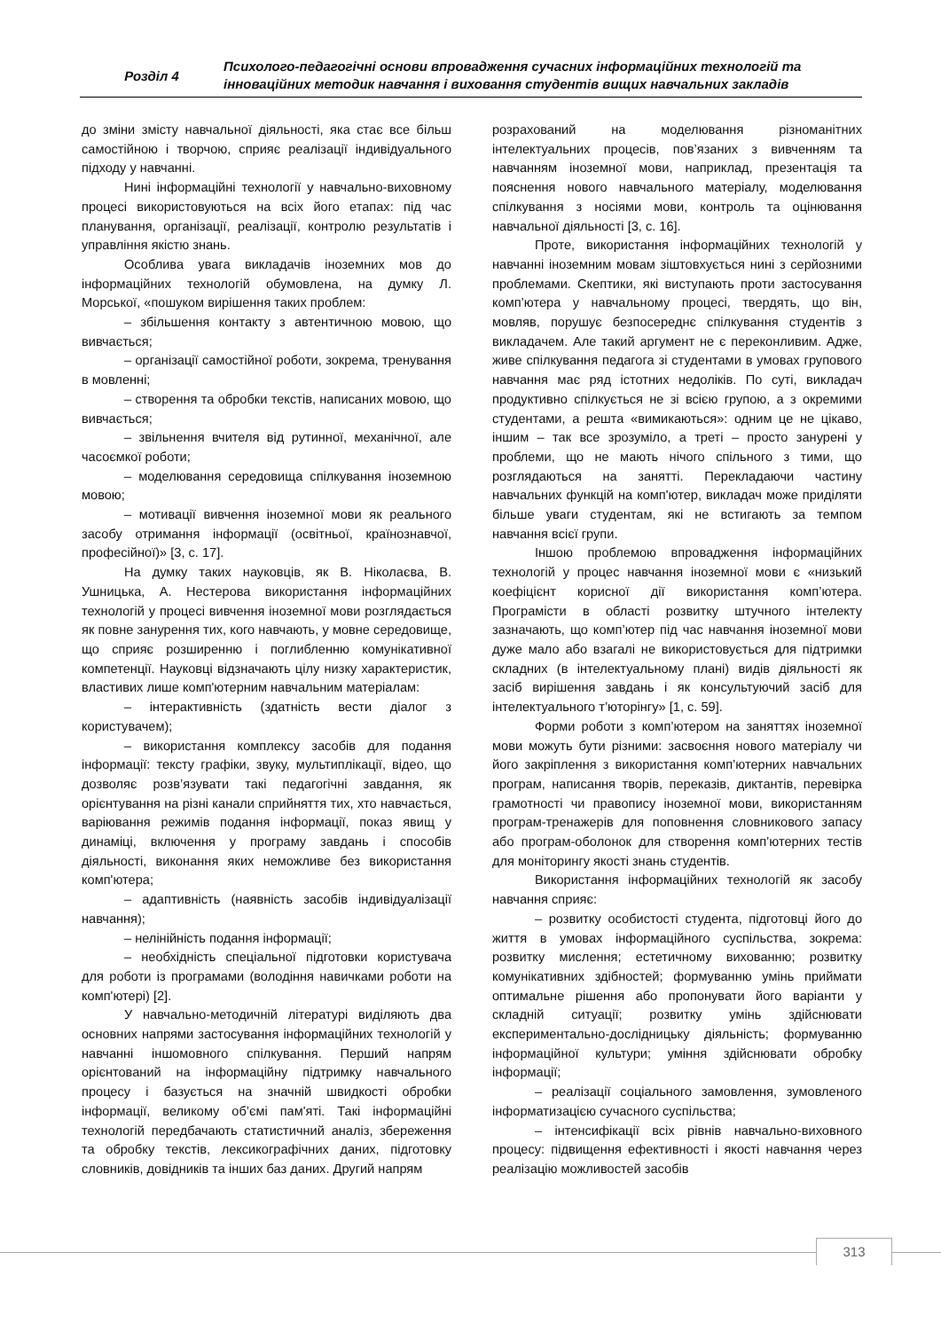Розділ 4
Психолого-педагогічні основи впровадження сучасних інформаційних технологій та інноваційних методик навчання і виховання студентів вищих навчальних закладів
до зміни змісту навчальної діяльності, яка стає все більш самостійною і творчою, сприяє реалізації індивідуального підходу у навчанні.
Нині інформаційні технології у навчально-виховному процесі використовуються на всіх його етапах: під час планування, організації, реалізації, контролю результатів і управління якістю знань.
Особлива увага викладачів іноземних мов до інформаційних технологій обумовлена, на думку Л. Морської, «пошуком вирішення таких проблем:
– збільшення контакту з автентичною мовою, що вивчається;
– організації самостійної роботи, зокрема, тренування в мовленні;
– створення та обробки текстів, написаних мовою, що вивчається;
– звільнення вчителя від рутинної, механічної, але часоємкої роботи;
– моделювання середовища спілкування іноземною мовою;
– мотивації вивчення іноземної мови як реального засобу отримання інформації (освітньої, країнознавчої, професійної)» [3, с. 17].
На думку таких науковців, як В. Ніколаєва, В. Ушницька, А. Нестерова використання інформаційних технологій у процесі вивчення іноземної мови розглядається як повне занурення тих, кого навчають, у мовне середовище, що сприяє розширенню і поглибленню комунікативної компетенції. Науковці відзначають цілу низку характеристик, властивих лише комп'ютерним навчальним матеріалам:
– інтерактивність (здатність вести діалог з користувачем);
– використання комплексу засобів для подання інформації: тексту графіки, звуку, мультиплікації, відео, що дозволяє розв’язувати такі педагогічні завдання, як орієнтування на різні канали сприйняття тих, хто навчається, варіювання режимів подання інформації, показ явищ у динаміці, включення у програму завдань і способів діяльності, виконання яких неможливе без використання комп'ютера;
– адаптивність (наявність засобів індивідуалізації навчання);
– нелінійність подання інформації;
– необхідність спеціальної підготовки користувача для роботи із програмами (володіння навичками роботи на комп'ютері) [2].
У навчально-методичній літературі виділяють два основних напрями застосування інформаційних технологій у навчанні іншомовного спілкування. Перший напрям орієнтований на інформаційну підтримку навчального процесу і базується на значній швидкості обробки інформації, великому об’ємі пам'яті. Такі інформаційні технологій передбачають статистичний аналіз, збереження та обробку текстів, лексикографічних даних, підготовку словників, довідників та інших баз даних. Другий напрям
розрахований на моделювання різноманітних інтелектуальних процесів, пов’язаних з вивченням та навчанням іноземної мови, наприклад, презентація та пояснення нового навчального матеріалу, моделювання спілкування з носіями мови, контроль та оцінювання навчальної діяльності [3, с. 16].
Проте, використання інформаційних технологій у навчанні іноземним мовам зіштовхується нині з серйозними проблемами. Скептики, які виступають проти застосування комп’ютера у навчальному процесі, твердять, що він, мовляв, порушує безпосереднє спілкування студентів з викладачем. Але такий аргумент не є переконливим. Адже, живе спілкування педагога зі студентами в умовах групового навчання має ряд істотних недоліків. По суті, викладач продуктивно спілкується не зі всією групою, а з окремими студентами, а решта «вимикаються»: одним це не цікаво, іншим – так все зрозуміло, а треті – просто занурені у проблеми, що не мають нічого спільного з тими, що розглядаються на занятті. Перекладаючи частину навчальних функцій на комп'ютер, викладач може приділяти більше уваги студентам, які не встигають за темпом навчання всієї групи.
Іншою проблемою впровадження інформаційних технологій у процес навчання іноземної мови є «низький коефіцієнт корисної дії використання комп’ютера. Програмісти в області розвитку штучного інтелекту зазначають, що комп’ютер під час навчання іноземної мови дуже мало або взагалі не використовується для підтримки складних (в інтелектуальному плані) видів діяльності як засіб вирішення завдань і як консультуючий засіб для інтелектуального т’юторінгу» [1, с. 59].
Форми роботи з комп’ютером на заняттях іноземної мови можуть бути різними: засвоєння нового матеріалу чи його закріплення з використання комп’ютерних навчальних програм, написання творів, переказів, диктантів, перевірка грамотності чи правопису іноземної мови, використанням програм-тренажерів для поповнення словникового запасу або програм-оболонок для створення комп’ютерних тестів для моніторингу якості знань студентів.
Використання інформаційних технологій як засобу навчання сприяє:
– розвитку особистості студента, підготовці його до життя в умовах інформаційного суспільства, зокрема: розвитку мислення; естетичному вихованню; розвитку комунікативних здібностей; формуванню умінь приймати оптимальне рішення або пропонувати його варіанти у складній ситуації; розвитку умінь здійснювати експериментально-дослідницьку діяльність; формуванню інформаційної культури; уміння здійснювати обробку інформації;
– реалізації соціального замовлення, зумовленого інформатизацією сучасного суспільства;
– інтенсифікації всіх рівнів навчально-виховного процесу: підвищення ефективності і якості навчання через реалізацію можливостей засобів
313